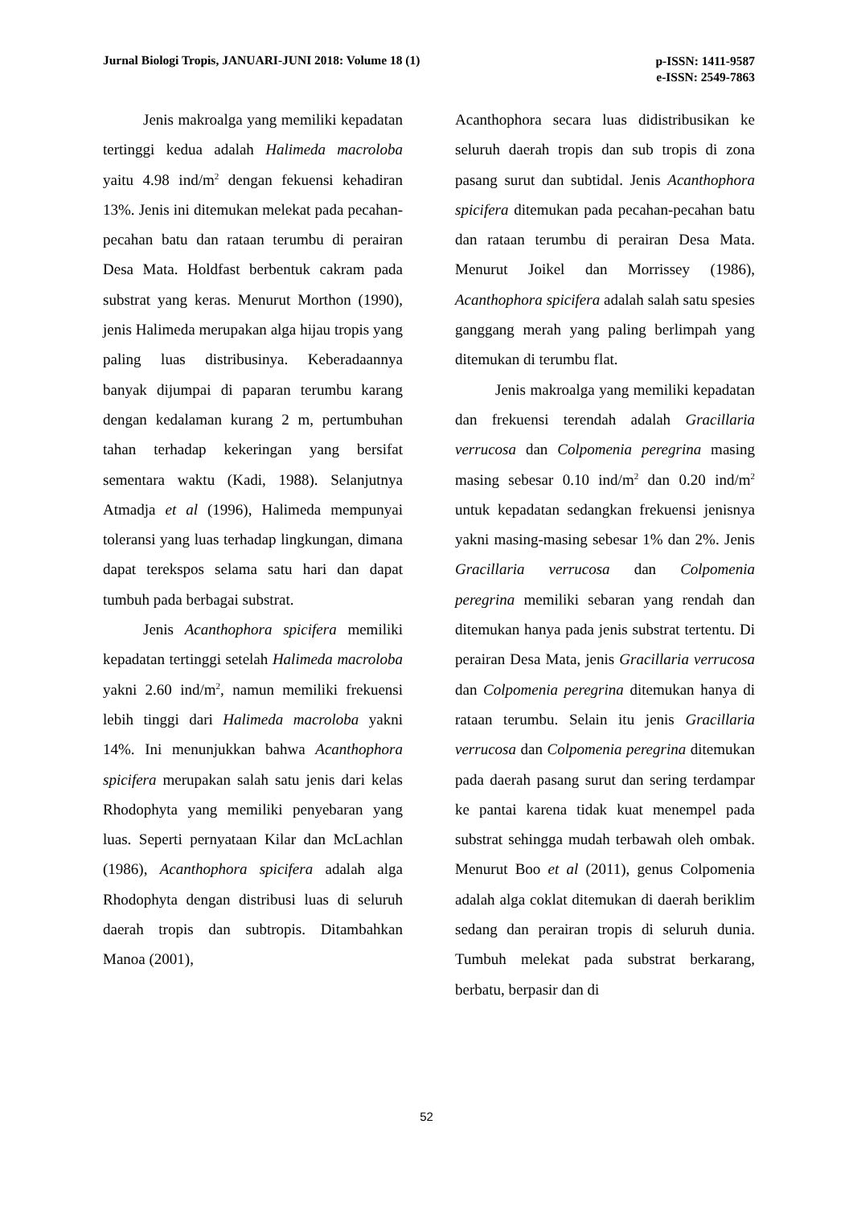Jurnal Biologi Tropis, JANUARI-JUNI 2018: Volume 18 (1)
p-ISSN: 1411-9587
e-ISSN: 2549-7863
Jenis makroalga yang memiliki kepadatan tertinggi kedua adalah Halimeda macroloba yaitu 4.98 ind/m<sup>2</sup> dengan fekuensi kehadiran 13%. Jenis ini ditemukan melekat pada pecahan-pecahan batu dan rataan terumbu di perairan Desa Mata. Holdfast berbentuk cakram pada substrat yang keras. Menurut Morthon (1990), jenis Halimeda merupakan alga hijau tropis yang paling luas distribusinya. Keberadaannya banyak dijumpai di paparan terumbu karang dengan kedalaman kurang 2 m, pertumbuhan tahan terhadap kekeringan yang bersifat sementara waktu (Kadi, 1988). Selanjutnya Atmadja et al (1996), Halimeda mempunyai toleransi yang luas terhadap lingkungan, dimana dapat terekspos selama satu hari dan dapat tumbuh pada berbagai substrat.
Jenis Acanthophora spicifera memiliki kepadatan tertinggi setelah Halimeda macroloba yakni 2.60 ind/m<sup>2</sup>, namun memiliki frekuensi lebih tinggi dari Halimeda macroloba yakni 14%. Ini menunjukkan bahwa Acanthophora spicifera merupakan salah satu jenis dari kelas Rhodophyta yang memiliki penyebaran yang luas. Seperti pernyataan Kilar dan McLachlan (1986), Acanthophora spicifera adalah alga Rhodophyta dengan distribusi luas di seluruh daerah tropis dan subtropis. Ditambahkan Manoa (2001),
Acanthophora secara luas didistribusikan ke seluruh daerah tropis dan sub tropis di zona pasang surut dan subtidal. Jenis Acanthophora spicifera ditemukan pada pecahan-pecahan batu dan rataan terumbu di perairan Desa Mata. Menurut Joikel dan Morrissey (1986), Acanthophora spicifera adalah salah satu spesies ganggang merah yang paling berlimpah yang ditemukan di terumbu flat.
Jenis makroalga yang memiliki kepadatan dan frekuensi terendah adalah Gracillaria verrucosa dan Colpomenia peregrina masing masing sebesar 0.10 ind/m<sup>2</sup> dan 0.20 ind/m<sup>2</sup> untuk kepadatan sedangkan frekuensi jenisnya yakni masing-masing sebesar 1% dan 2%. Jenis Gracillaria verrucosa dan Colpomenia peregrina memiliki sebaran yang rendah dan ditemukan hanya pada jenis substrat tertentu. Di perairan Desa Mata, jenis Gracillaria verrucosa dan Colpomenia peregrina ditemukan hanya di rataan terumbu. Selain itu jenis Gracillaria verrucosa dan Colpomenia peregrina ditemukan pada daerah pasang surut dan sering terdampar ke pantai karena tidak kuat menempel pada substrat sehingga mudah terbawah oleh ombak. Menurut Boo et al (2011), genus Colpomenia adalah alga coklat ditemukan di daerah beriklim sedang dan perairan tropis di seluruh dunia. Tumbuh melekat pada substrat berkarang, berbatu, berpasir dan di
52